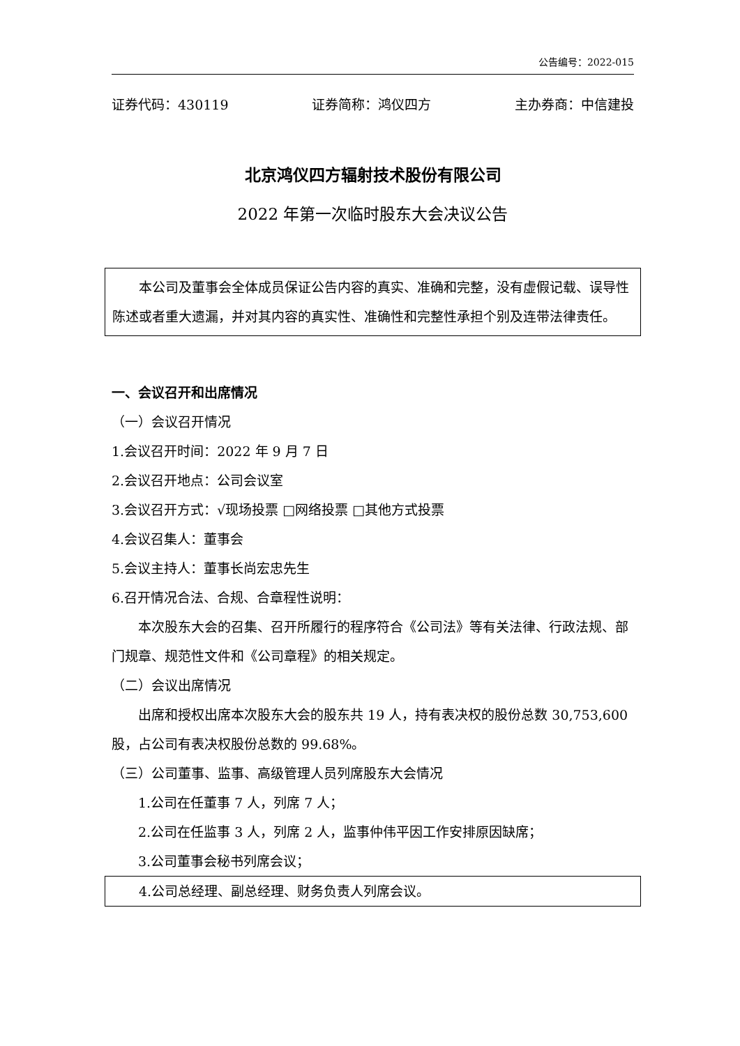公告编号：2022-015
证券代码：430119 证券简称：鸿仪四方 主办券商：中信建投
北京鸿仪四方辐射技术股份有限公司
2022 年第一次临时股东大会决议公告
本公司及董事会全体成员保证公告内容的真实、准确和完整，没有虚假记载、误导性陈述或者重大遗漏，并对其内容的真实性、准确性和完整性承担个别及连带法律责任。
一、会议召开和出席情况
（一）会议召开情况
1.会议召开时间：2022 年 9 月 7 日
2.会议召开地点：公司会议室
3.会议召开方式：√现场投票 □网络投票 □其他方式投票
4.会议召集人：董事会
5.会议主持人：董事长尚宏忠先生
6.召开情况合法、合规、合章程性说明：
本次股东大会的召集、召开所履行的程序符合《公司法》等有关法律、行政法规、部门规章、规范性文件和《公司章程》的相关规定。
（二）会议出席情况
出席和授权出席本次股东大会的股东共 19 人，持有表决权的股份总数 30,753,600 股，占公司有表决权股份总数的 99.68%。
（三）公司董事、监事、高级管理人员列席股东大会情况
1.公司在任董事 7 人，列席 7 人；
2.公司在任监事 3 人，列席 2 人，监事仲伟平因工作安排原因缺席；
3.公司董事会秘书列席会议；
4.公司总经理、副总经理、财务负责人列席会议。